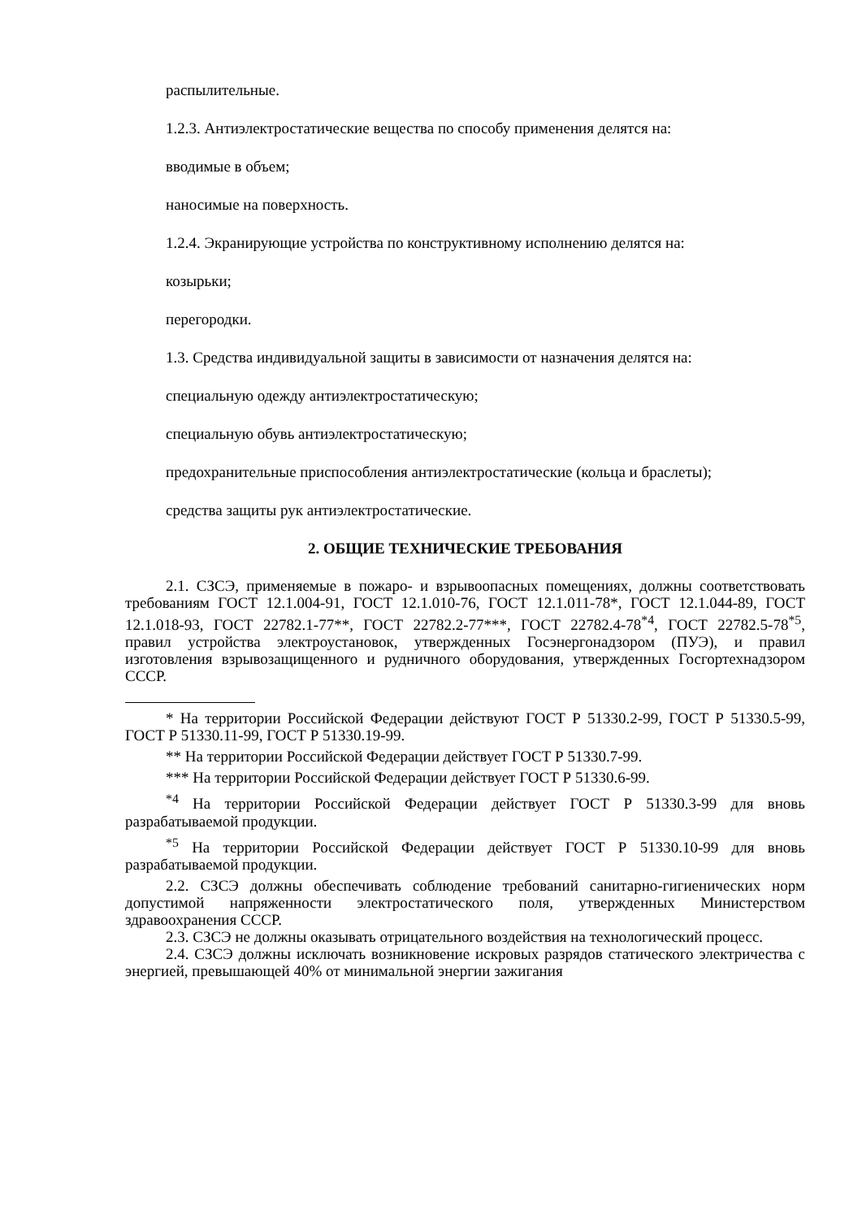распылительные.
1.2.3. Антиэлектростатические вещества по способу применения делятся на:
вводимые в объем;
наносимые на поверхность.
1.2.4. Экранирующие устройства по конструктивному исполнению делятся на:
козырьки;
перегородки.
1.3. Средства индивидуальной защиты в зависимости от назначения делятся на:
специальную одежду антиэлектростатическую;
специальную обувь антиэлектростатическую;
предохранительные приспособления антиэлектростатические (кольца и браслеты);
средства защиты рук антиэлектростатические.
2. ОБЩИЕ ТЕХНИЧЕСКИЕ ТРЕБОВАНИЯ
2.1. СЗСЭ, применяемые в пожаро- и взрывоопасных помещениях, должны соответствовать требованиям ГОСТ 12.1.004-91, ГОСТ 12.1.010-76, ГОСТ 12.1.011-78*, ГОСТ 12.1.044-89, ГОСТ 12.1.018-93, ГОСТ 22782.1-77**, ГОСТ 22782.2-77***, ГОСТ 22782.4-78<sup>*4</sup>, ГОСТ 22782.5-78<sup>*5</sup>, правил устройства электроустановок, утвержденных Госэнергонадзором (ПУЭ), и правил изготовления взрывозащищенного и рудничного оборудования, утвержденных Госгортехнадзором СССР.
* На территории Российской Федерации действуют ГОСТ Р 51330.2-99, ГОСТ Р 51330.5-99, ГОСТ Р 51330.11-99, ГОСТ Р 51330.19-99.
** На территории Российской Федерации действует ГОСТ Р 51330.7-99.
*** На территории Российской Федерации действует ГОСТ Р 51330.6-99.
<sup>*4</sup> На территории Российской Федерации действует ГОСТ Р 51330.3-99 для вновь разрабатываемой продукции.
<sup>*5</sup> На территории Российской Федерации действует ГОСТ Р 51330.10-99 для вновь разрабатываемой продукции.
2.2. СЗСЭ должны обеспечивать соблюдение требований санитарно-гигиенических норм допустимой напряженности электростатического поля, утвержденных Министерством здравоохранения СССР.
2.3. СЗСЭ не должны оказывать отрицательного воздействия на технологический процесс.
2.4. СЗСЭ должны исключать возникновение искровых разрядов статического электричества с энергией, превышающей 40% от минимальной энергии зажигания